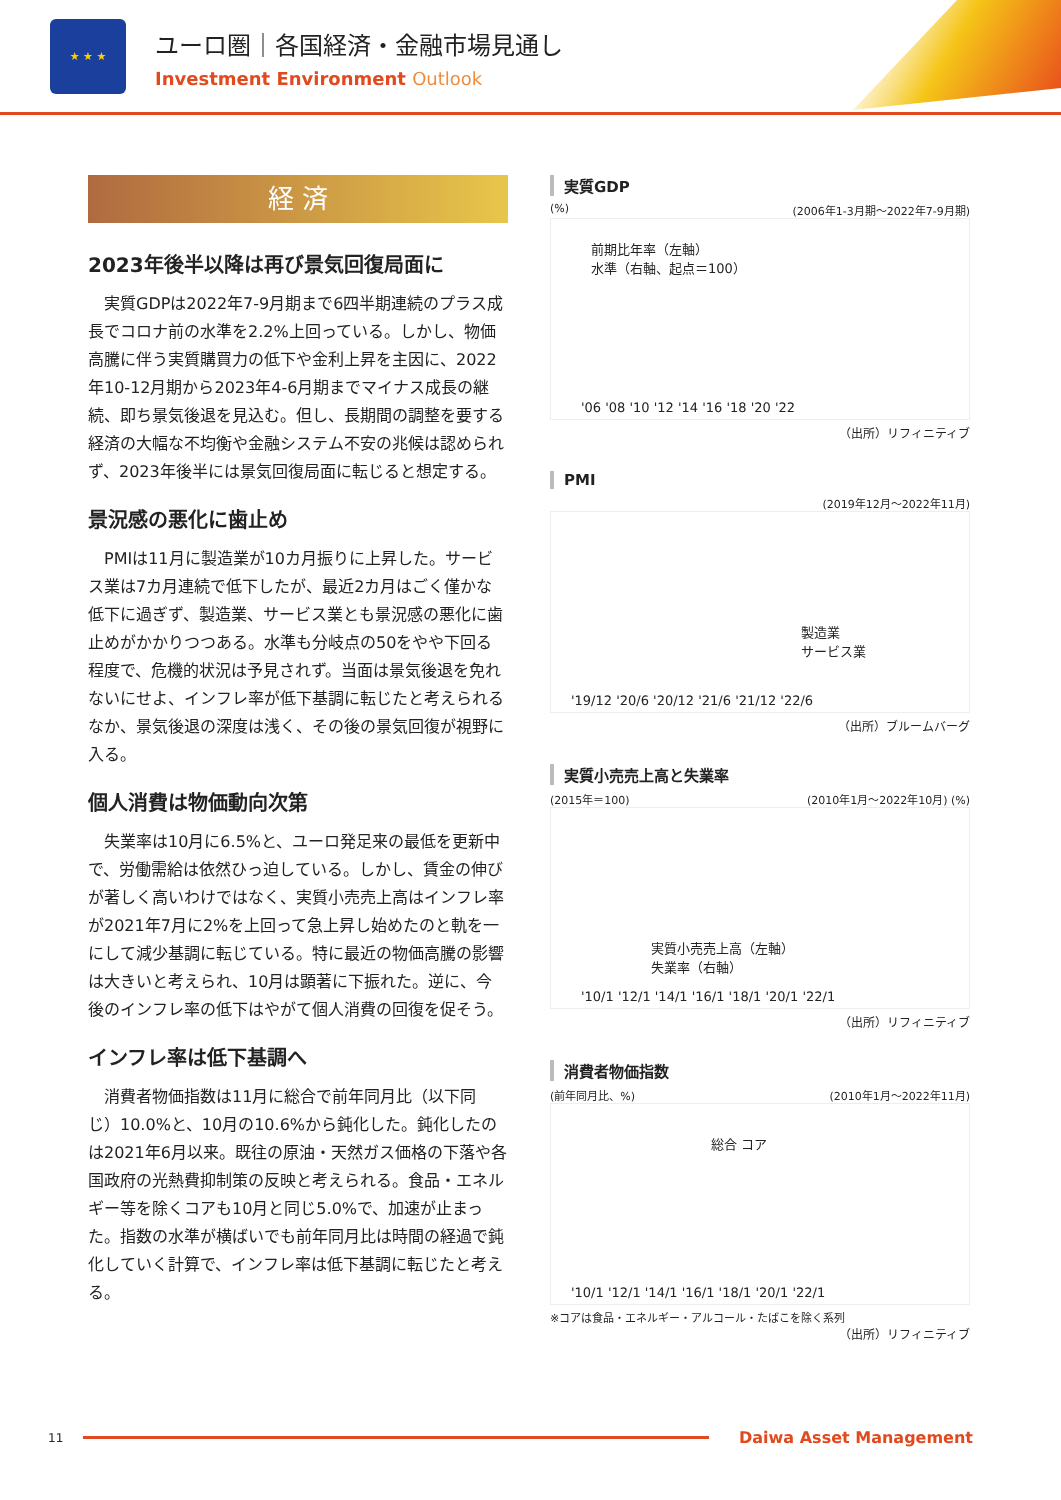★ ★ ★
ユーロ圏｜各国経済・金融市場見通し
Investment Environment Outlook
経 済
2023年後半以降は再び景気回復局面に
実質GDPは2022年7-9月期まで6四半期連続のプラス成長でコロナ前の水準を2.2%上回っている。しかし、物価高騰に伴う実質購買力の低下や金利上昇を主因に、2022年10-12月期から2023年4-6月期までマイナス成長の継続、即ち景気後退を見込む。但し、長期間の調整を要する経済の大幅な不均衡や金融システム不安の兆候は認められず、2023年後半には景気回復局面に転じると想定する。
景況感の悪化に歯止め
PMIは11月に製造業が10カ月振りに上昇した。サービス業は7カ月連続で低下したが、最近2カ月はごく僅かな低下に過ぎず、製造業、サービス業とも景況感の悪化に歯止めがかかりつつある。水準も分岐点の50をやや下回る程度で、危機的状況は予見されず。当面は景気後退を免れないにせよ、インフレ率が低下基調に転じたと考えられるなか、景気後退の深度は浅く、その後の景気回復が視野に入る。
個人消費は物価動向次第
失業率は10月に6.5%と、ユーロ発足来の最低を更新中で、労働需給は依然ひっ迫している。しかし、賃金の伸びが著しく高いわけではなく、実質小売売上高はインフレ率が2021年7月に2%を上回って急上昇し始めたのと軌を一にして減少基調に転じている。特に最近の物価高騰の影響は大きいと考えられ、10月は顕著に下振れた。逆に、今後のインフレ率の低下はやがて個人消費の回復を促そう。
インフレ率は低下基調へ
消費者物価指数は11月に総合で前年同月比（以下同じ）10.0%と、10月の10.6%から鈍化した。鈍化したのは2021年6月以来。既往の原油・天然ガス価格の下落や各国政府の光熱費抑制策の反映と考えられる。食品・エネルギー等を除くコアも10月と同じ5.0%で、加速が止まった。指数の水準が横ばいでも前年同月比は時間の経過で鈍化していく計算で、インフレ率は低下基調に転じたと考える。
実質GDP
(%) (2006年1-3月期～2022年7-9月期)
前期比年率（左軸）
水準（右軸、起点＝100）
'06 '08 '10 '12 '14 '16 '18 '20 '22
（出所）リフィニティブ
PMI
(2019年12月～2022年11月)
製造業
サービス業
'19/12 '20/6 '20/12 '21/6 '21/12 '22/6
（出所）ブルームバーグ
実質小売売上高と失業率
(2015年＝100) (2010年1月～2022年10月) (%)
実質小売売上高（左軸）
失業率（右軸）
'10/1 '12/1 '14/1 '16/1 '18/1 '20/1 '22/1
（出所）リフィニティブ
消費者物価指数
(前年同月比、%) (2010年1月～2022年11月)
総合 コア
'10/1 '12/1 '14/1 '16/1 '18/1 '20/1 '22/1
※コアは食品・エネルギー・アルコール・たばこを除く系列
（出所）リフィニティブ
11
Daiwa Asset Management